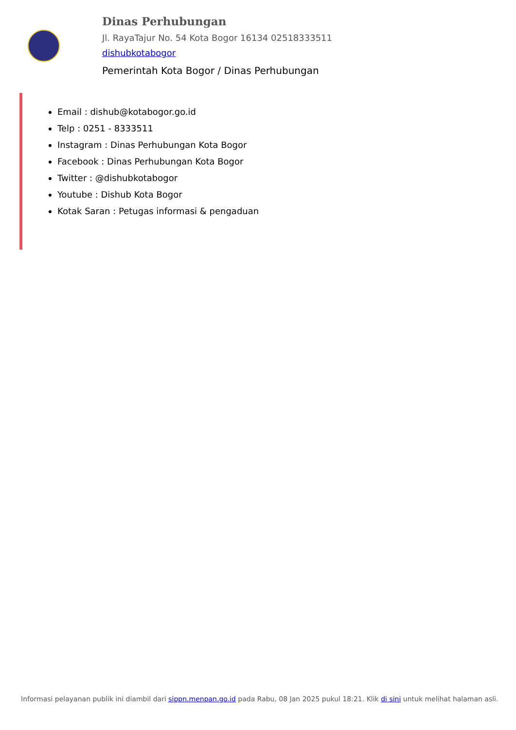Dinas Perhubungan
Jl. RayaTajur No. 54 Kota Bogor 16134 02518333511
dishubkotabogor
Pemerintah Kota Bogor / Dinas Perhubungan
Email : dishub@kotabogor.go.id
Telp : 0251 - 8333511
Instagram : Dinas Perhubungan Kota Bogor
Facebook : Dinas Perhubungan Kota Bogor
Twitter : @dishubkotabogor
Youtube : Dishub Kota Bogor
Kotak Saran : Petugas informasi & pengaduan
Informasi pelayanan publik ini diambil dari sippn.menpan.go.id pada Rabu, 08 Jan 2025 pukul 18:21. Klik di sini untuk melihat halaman asli.